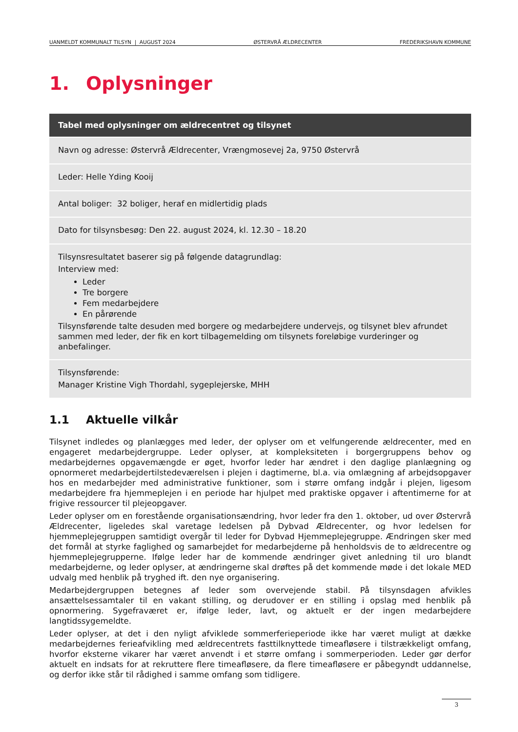UANMELDT KOMMUNALT TILSYN | AUGUST 2024 ØSTERVRÅ ÆLDRECENTER FREDERIKSHAVN KOMMUNE
1. Oplysninger
| Tabel med oplysninger om ældrecentret og tilsynet |
| --- |
| Navn og adresse: Østervrå Ældrecenter, Vrængmosevej 2a, 9750 Østervrå |
| Leder: Helle Yding Kooij |
| Antal boliger: 32 boliger, heraf en midlertidig plads |
| Dato for tilsynsbesøg: Den 22. august 2024, kl. 12.30 – 18.20 |
| Tilsynsresultatet baserer sig på følgende datagrundlag: Interview med: Leder Tre borgere Fem medarbejdere En pårørende Tilsynsførende talte desuden med borgere og medarbejdere undervejs, og tilsynet blev afrundet sammen med leder, der fik en kort tilbagemelding om tilsynets foreløbige vurderinger og anbefalinger. |
| Tilsynsførende: Manager Kristine Vigh Thordahl, sygeplejerske, MHH |
1.1 Aktuelle vilkår
Tilsynet indledes og planlægges med leder, der oplyser om et velfungerende ældrecenter, med en engageret medarbejdergruppe. Leder oplyser, at kompleksiteten i borgergruppens behov og medarbejdernes opgavemængde er øget, hvorfor leder har ændret i den daglige planlægning og opnormeret medarbejdertilstedeværelsen i plejen i dagtimerne, bl.a. via omlægning af arbejdsopgaver hos en medarbejder med administrative funktioner, som i større omfang indgår i plejen, ligesom medarbejdere fra hjemmeplejen i en periode har hjulpet med praktiske opgaver i aftentimerne for at frigive ressourcer til plejeopgaver.
Leder oplyser om en forestående organisationsændring, hvor leder fra den 1. oktober, ud over Østervrå Ældrecenter, ligeledes skal varetage ledelsen på Dybvad Ældrecenter, og hvor ledelsen for hjemmeplejegruppen samtidigt overgår til leder for Dybvad Hjemmeplejegruppe. Ændringen sker med det formål at styrke faglighed og samarbejdet for medarbejderne på henholdsvis de to ældrecentre og hjemmeplejegrupperne. Ifølge leder har de kommende ændringer givet anledning til uro blandt medarbejderne, og leder oplyser, at ændringerne skal drøftes på det kommende møde i det lokale MED udvalg med henblik på tryghed ift. den nye organisering.
Medarbejdergruppen betegnes af leder som overvejende stabil. På tilsynsdagen afvikles ansættelsessamtaler til en vakant stilling, og derudover er en stilling i opslag med henblik på opnormering. Sygefraværet er, ifølge leder, lavt, og aktuelt er der ingen medarbejdere langtidssygemeldte.
Leder oplyser, at det i den nyligt afviklede sommerferieperiode ikke har været muligt at dække medarbejdernes ferieafvikling med ældrecentrets fasttilknyttede timeafløsere i tilstrækkeligt omfang, hvorfor eksterne vikarer har været anvendt i et større omfang i sommerperioden. Leder gør derfor aktuelt en indsats for at rekruttere flere timeafløsere, da flere timeafløsere er påbegyndt uddannelse, og derfor ikke står til rådighed i samme omfang som tidligere.
3